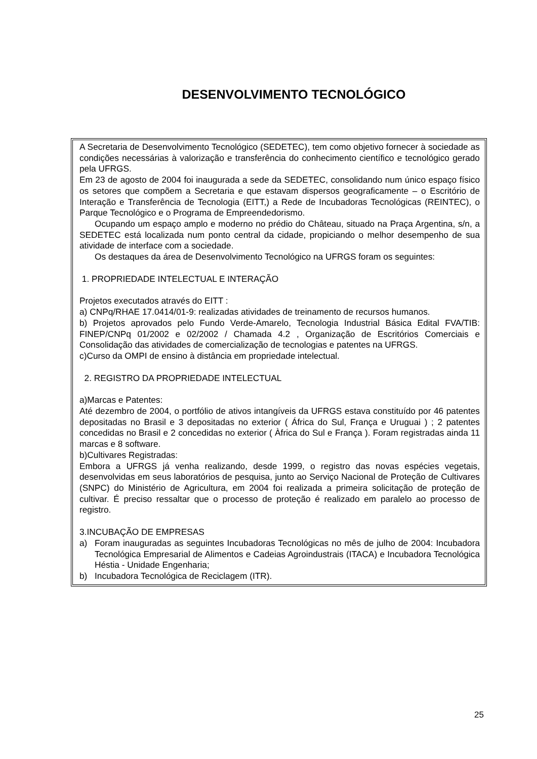DESENVOLVIMENTO TECNOLÓGICO
A Secretaria de Desenvolvimento Tecnológico (SEDETEC), tem como objetivo fornecer à sociedade as condições necessárias à valorização e transferência do conhecimento científico e tecnológico gerado pela UFRGS.
Em 23 de agosto de 2004 foi inaugurada a sede da SEDETEC, consolidando num único espaço físico os setores que compõem a Secretaria e que estavam dispersos geograficamente – o Escritório de Interação e Transferência de Tecnologia (EITT,) a Rede de Incubadoras Tecnológicas (REINTEC), o Parque Tecnológico e o Programa de Empreendedorismo.
Ocupando um espaço amplo e moderno no prédio do Château, situado na Praça Argentina, s/n, a SEDETEC está localizada num ponto central da cidade, propiciando o melhor desempenho de sua atividade de interface com a sociedade.
Os destaques da área de Desenvolvimento Tecnológico na UFRGS foram os seguintes:
1. PROPRIEDADE INTELECTUAL E INTERAÇÃO
Projetos executados através do EITT :
a) CNPq/RHAE 17.0414/01-9: realizadas atividades de treinamento de recursos humanos.
b) Projetos aprovados pelo Fundo Verde-Amarelo, Tecnologia Industrial Básica Edital FVA/TIB: FINEP/CNPq 01/2002 e 02/2002 / Chamada 4.2 , Organização de Escritórios Comerciais e Consolidação das atividades de comercialização de tecnologias e patentes na UFRGS.
c)Curso da OMPI de ensino à distância em propriedade intelectual.
2. REGISTRO DA PROPRIEDADE INTELECTUAL
a)Marcas e Patentes:
Até dezembro de 2004, o portfólio de ativos intangíveis da UFRGS estava constituído por 46 patentes depositadas no Brasil e 3 depositadas no exterior ( África do Sul, França e Uruguai ) ; 2 patentes concedidas no Brasil e 2 concedidas no exterior ( Àfrica do Sul e França ). Foram registradas ainda 11 marcas e 8 software.
b)Cultivares Registradas:
Embora a UFRGS já venha realizando, desde 1999, o registro das novas espécies vegetais, desenvolvidas em seus laboratórios de pesquisa, junto ao Serviço Nacional de Proteção de Cultivares (SNPC) do Ministério de Agricultura, em 2004 foi realizada a primeira solicitação de proteção de cultivar. É preciso ressaltar que o processo de proteção é realizado em paralelo ao processo de registro.
3.INCUBAÇÃO DE EMPRESAS
a) Foram inauguradas as seguintes Incubadoras Tecnológicas no mês de julho de 2004: Incubadora Tecnológica Empresarial de Alimentos e Cadeias Agroindustrais (ITACA) e Incubadora Tecnológica Héstia - Unidade Engenharia;
b) Incubadora Tecnológica de Reciclagem (ITR).
25